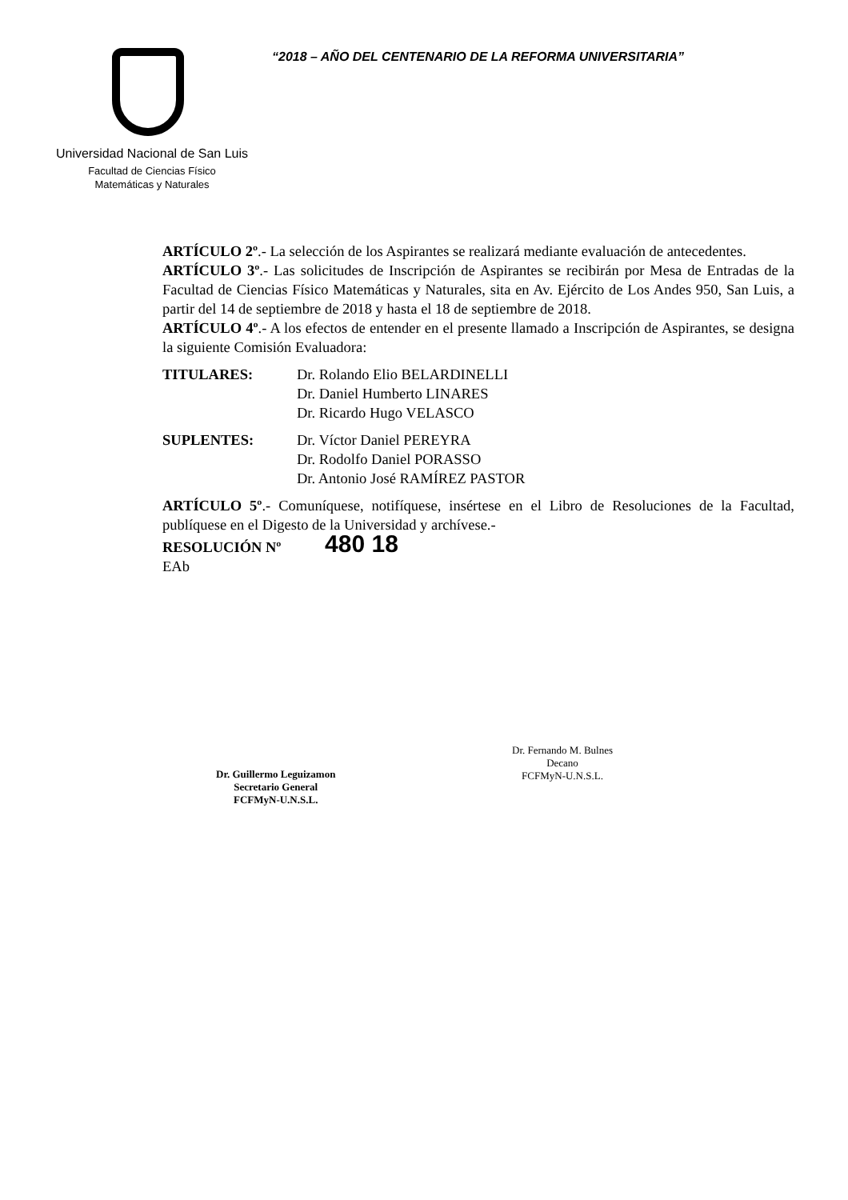“2018 – AÑO DEL CENTENARIO DE LA REFORMA UNIVERSITARIA”
Universidad Nacional de San Luis
Facultad de Ciencias Físico
Matemáticas y Naturales
ARTÍCULO 2º.- La selección de los Aspirantes se realizará mediante evaluación de antecedentes.
ARTÍCULO 3º.- Las solicitudes de Inscripción de Aspirantes se recibirán por Mesa de Entradas de la Facultad de Ciencias Físico Matemáticas y Naturales, sita en Av. Ejército de Los Andes 950, San Luis, a partir del 14 de septiembre de 2018 y hasta el 18 de septiembre de 2018.
ARTÍCULO 4º.- A los efectos de entender en el presente llamado a Inscripción de Aspirantes, se designa la siguiente Comisión Evaluadora:
TITULARES: Dr. Rolando Elio BELARDINELLI
Dr. Daniel Humberto LINARES
Dr. Ricardo Hugo VELASCO
SUPLENTES: Dr. Víctor Daniel PEREYRA
Dr. Rodolfo Daniel PORASSO
Dr. Antonio José RAMÍREZ PASTOR
ARTÍCULO 5º.- Comuníquese, notifíquese, insértese en el Libro de Resoluciones de la Facultad, publíquese en el Digesto de la Universidad y archívese.-
RESOLUCIÓN Nº 480 18
EAb
Dr. Guillermo Leguizamon
Secretario General
FCFMyN-U.N.S.L.
Dr. Fernando M. Bulnes
Decano
FCFMyN-U.N.S.L.